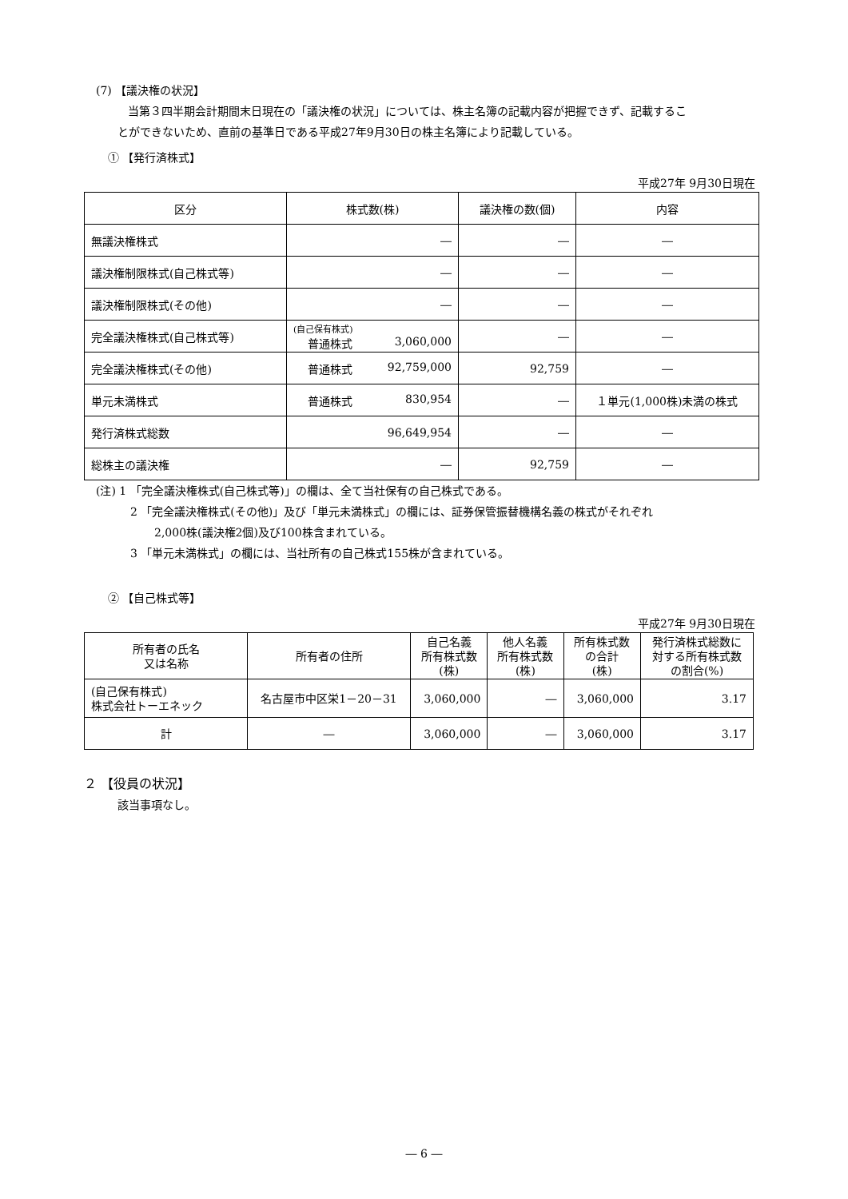(7) 【議決権の状況】
当第３四半期会計期間末日現在の「議決権の状況」については、株主名簿の記載内容が把握できず、記載するこ
とができないため、直前の基準日である平成27年9月30日の株主名簿により記載している。
① 【発行済株式】
平成27年 9月30日現在
| 区分 | 株式数(株) | 議決権の数(個) | 内容 |
| --- | --- | --- | --- |
| 無議決権株式 | ― | ― | ― |
| 議決権制限株式(自己株式等) | ― | ― | ― |
| 議決権制限株式(その他) | ― | ― | ― |
| 完全議決権株式(自己株式等) | (自己保有株式) 普通株式 3,060,000 | ― | ― |
| 完全議決権株式(その他) | 普通株式 92,759,000 | 92,759 | ― |
| 単元未満株式 | 普通株式 830,954 | ― | １単元(1,000株)未満の株式 |
| 発行済株式総数 | 96,649,954 | ― | ― |
| 総株主の議決権 | ― | 92,759 | ― |
(注) 1 「完全議決権株式(自己株式等)」の欄は、全て当社保有の自己株式である。
2 「完全議決権株式(その他)」及び「単元未満株式」の欄には、証券保管振替機構名義の株式がそれぞれ
2,000株(議決権2個)及び100株含まれている。
3 「単元未満株式」の欄には、当社所有の自己株式155株が含まれている。
② 【自己株式等】
平成27年 9月30日現在
| 所有者の氏名 又は名称 | 所有者の住所 | 自己名義 所有株式数 (株) | 他人名義 所有株式数 (株) | 所有株式数 の合計 (株) | 発行済株式総数に 対する所有株式数 の割合(%) |
| --- | --- | --- | --- | --- | --- |
| (自己保有株式) 株式会社トーエネック | 名古屋市中区栄1－20－31 | 3,060,000 | ― | 3,060,000 | 3.17 |
| 計 | ― | 3,060,000 | ― | 3,060,000 | 3.17 |
２ 【役員の状況】
該当事項なし。
― 6 ―